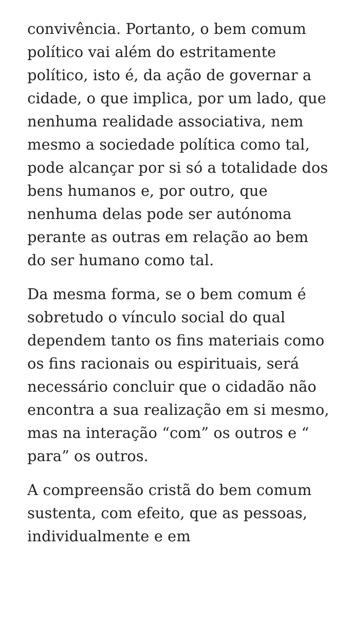convivência. Portanto, o bem comum político vai além do estritamente político, isto é, da ação de governar a cidade, o que implica, por um lado, que nenhuma realidade associativa, nem mesmo a sociedade política como tal, pode alcançar por si só a totalidade dos bens humanos e, por outro, que nenhuma delas pode ser autónoma perante as outras em relação ao bem do ser humano como tal.
Da mesma forma, se o bem comum é sobretudo o vínculo social do qual dependem tanto os fins materiais como os fins racionais ou espirituais, será necessário concluir que o cidadão não encontra a sua realização em si mesmo, mas na interação “com” os outros e “ para” os outros.
A compreensão cristã do bem comum sustenta, com efeito, que as pessoas, individualmente e em